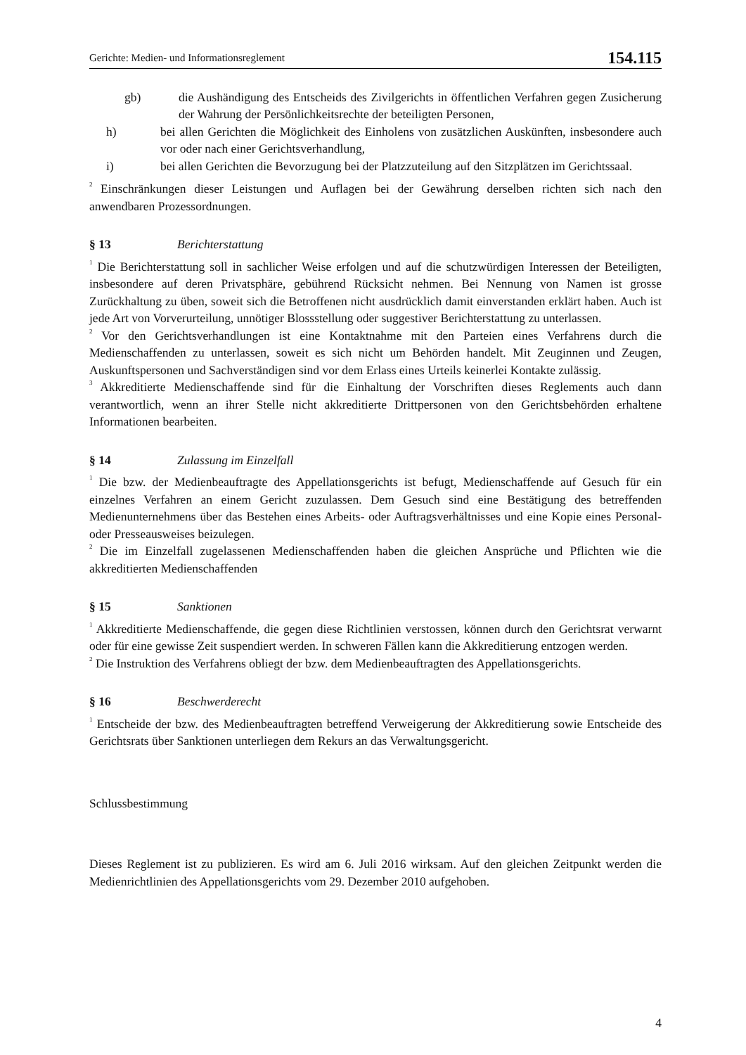Gerichte: Medien- und Informationsreglement 154.115
gb) die Aushändigung des Entscheids des Zivilgerichts in öffentlichen Verfahren gegen Zusicherung der Wahrung der Persönlichkeitsrechte der beteiligten Personen,
h) bei allen Gerichten die Möglichkeit des Einholens von zusätzlichen Auskünften, insbesondere auch vor oder nach einer Gerichtsverhandlung,
i) bei allen Gerichten die Bevorzugung bei der Platzzuteilung auf den Sitzplätzen im Gerichtssaal.
<sup>2</sup> Einschränkungen dieser Leistungen und Auflagen bei der Gewährung derselben richten sich nach den anwendbaren Prozessordnungen.
§ 13 Berichterstattung
<sup>1</sup> Die Berichterstattung soll in sachlicher Weise erfolgen und auf die schutzwürdigen Interessen der Beteiligten, insbesondere auf deren Privatsphäre, gebührend Rücksicht nehmen. Bei Nennung von Namen ist grosse Zurückhaltung zu üben, soweit sich die Betroffenen nicht ausdrücklich damit einverstanden erklärt haben. Auch ist jede Art von Vorverurteilung, unnötiger Blossstellung oder suggestiver Berichterstattung zu unterlassen.
<sup>2</sup> Vor den Gerichtsverhandlungen ist eine Kontaktnahme mit den Parteien eines Verfahrens durch die Medienschaffenden zu unterlassen, soweit es sich nicht um Behörden handelt. Mit Zeuginnen und Zeugen, Auskunftspersonen und Sachverständigen sind vor dem Erlass eines Urteils keinerlei Kontakte zulässig.
<sup>3</sup> Akkreditierte Medienschaffende sind für die Einhaltung der Vorschriften dieses Reglements auch dann verantwortlich, wenn an ihrer Stelle nicht akkreditierte Drittpersonen von den Gerichtsbehörden erhaltene Informationen bearbeiten.
§ 14 Zulassung im Einzelfall
<sup>1</sup> Die bzw. der Medienbeauftragte des Appellationsgerichts ist befugt, Medienschaffende auf Gesuch für ein einzelnes Verfahren an einem Gericht zuzulassen. Dem Gesuch sind eine Bestätigung des betreffenden Medienunternehmens über das Bestehen eines Arbeits- oder Auftragsverhältnisses und eine Kopie eines Personal- oder Presseausweises beizulegen.
<sup>2</sup> Die im Einzelfall zugelassenen Medienschaffenden haben die gleichen Ansprüche und Pflichten wie die akkreditierten Medienschaffenden
§ 15 Sanktionen
<sup>1</sup> Akkreditierte Medienschaffende, die gegen diese Richtlinien verstossen, können durch den Gerichtsrat verwarnt oder für eine gewisse Zeit suspendiert werden. In schweren Fällen kann die Akkreditierung entzogen werden.
<sup>2</sup> Die Instruktion des Verfahrens obliegt der bzw. dem Medienbeauftragten des Appellationsgerichts.
§ 16 Beschwerderecht
<sup>1</sup> Entscheide der bzw. des Medienbeauftragten betreffend Verweigerung der Akkreditierung sowie Entscheide des Gerichtsrats über Sanktionen unterliegen dem Rekurs an das Verwaltungsgericht.
Schlussbestimmung
Dieses Reglement ist zu publizieren. Es wird am 6. Juli 2016 wirksam. Auf den gleichen Zeitpunkt werden die Medienrichtlinien des Appellationsgerichts vom 29. Dezember 2010 aufgehoben.
4